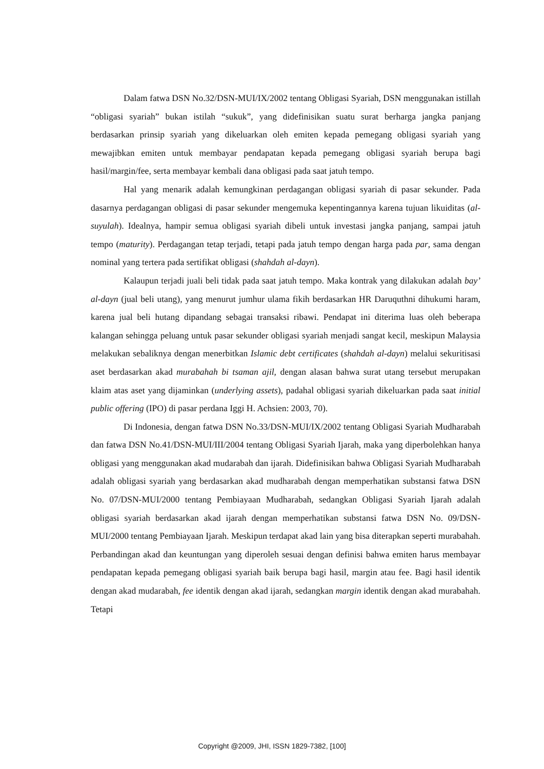Dalam fatwa DSN No.32/DSN-MUI/IX/2002 tentang Obligasi Syariah, DSN menggunakan istillah “obligasi syariah” bukan istilah “sukuk”, yang didefinisikan suatu surat berharga jangka panjang berdasarkan prinsip syariah yang dikeluarkan oleh emiten kepada pemegang obligasi syariah yang mewajibkan emiten untuk membayar pendapatan kepada pemegang obligasi syariah berupa bagi hasil/margin/fee, serta membayar kembali dana obligasi pada saat jatuh tempo.
Hal yang menarik adalah kemungkinan perdagangan obligasi syariah di pasar sekunder. Pada dasarnya perdagangan obligasi di pasar sekunder mengemuka kepentingannya karena tujuan likuiditas (al-suyulah). Idealnya, hampir semua obligasi syariah dibeli untuk investasi jangka panjang, sampai jatuh tempo (maturity). Perdagangan tetap terjadi, tetapi pada jatuh tempo dengan harga pada par, sama dengan nominal yang tertera pada sertifikat obligasi (shahdah al-dayn).
Kalaupun terjadi juali beli tidak pada saat jatuh tempo. Maka kontrak yang dilakukan adalah bay’ al-dayn (jual beli utang), yang menurut jumhur ulama fikih berdasarkan HR Daruquthni dihukumi haram, karena jual beli hutang dipandang sebagai transaksi ribawi. Pendapat ini diterima luas oleh beberapa kalangan sehingga peluang untuk pasar sekunder obligasi syariah menjadi sangat kecil, meskipun Malaysia melakukan sebaliknya dengan menerbitkan Islamic debt certificates (shahdah al-dayn) melalui sekuritisasi aset berdasarkan akad murabahah bi tsaman ajil, dengan alasan bahwa surat utang tersebut merupakan klaim atas aset yang dijaminkan (underlying assets), padahal obligasi syariah dikeluarkan pada saat initial public offering (IPO) di pasar perdana Iggi H. Achsien: 2003, 70).
Di Indonesia, dengan fatwa DSN No.33/DSN-MUI/IX/2002 tentang Obligasi Syariah Mudharabah dan fatwa DSN No.41/DSN-MUI/III/2004 tentang Obligasi Syariah Ijarah, maka yang diperbolehkan hanya obligasi yang menggunakan akad mudarabah dan ijarah. Didefinisikan bahwa Obligasi Syariah Mudharabah adalah obligasi syariah yang berdasarkan akad mudharabah dengan memperhatikan substansi fatwa DSN No. 07/DSN-MUI/2000 tentang Pembiayaan Mudharabah, sedangkan Obligasi Syariah Ijarah adalah obligasi syariah berdasarkan akad ijarah dengan memperhatikan substansi fatwa DSN No. 09/DSN-MUI/2000 tentang Pembiayaan Ijarah. Meskipun terdapat akad lain yang bisa diterapkan seperti murabahah. Perbandingan akad dan keuntungan yang diperoleh sesuai dengan definisi bahwa emiten harus membayar pendapatan kepada pemegang obligasi syariah baik berupa bagi hasil, margin atau fee. Bagi hasil identik dengan akad mudarabah, fee identik dengan akad ijarah, sedangkan margin identik dengan akad murabahah. Tetapi
Copyright @2009, JHI, ISSN 1829-7382, [100]